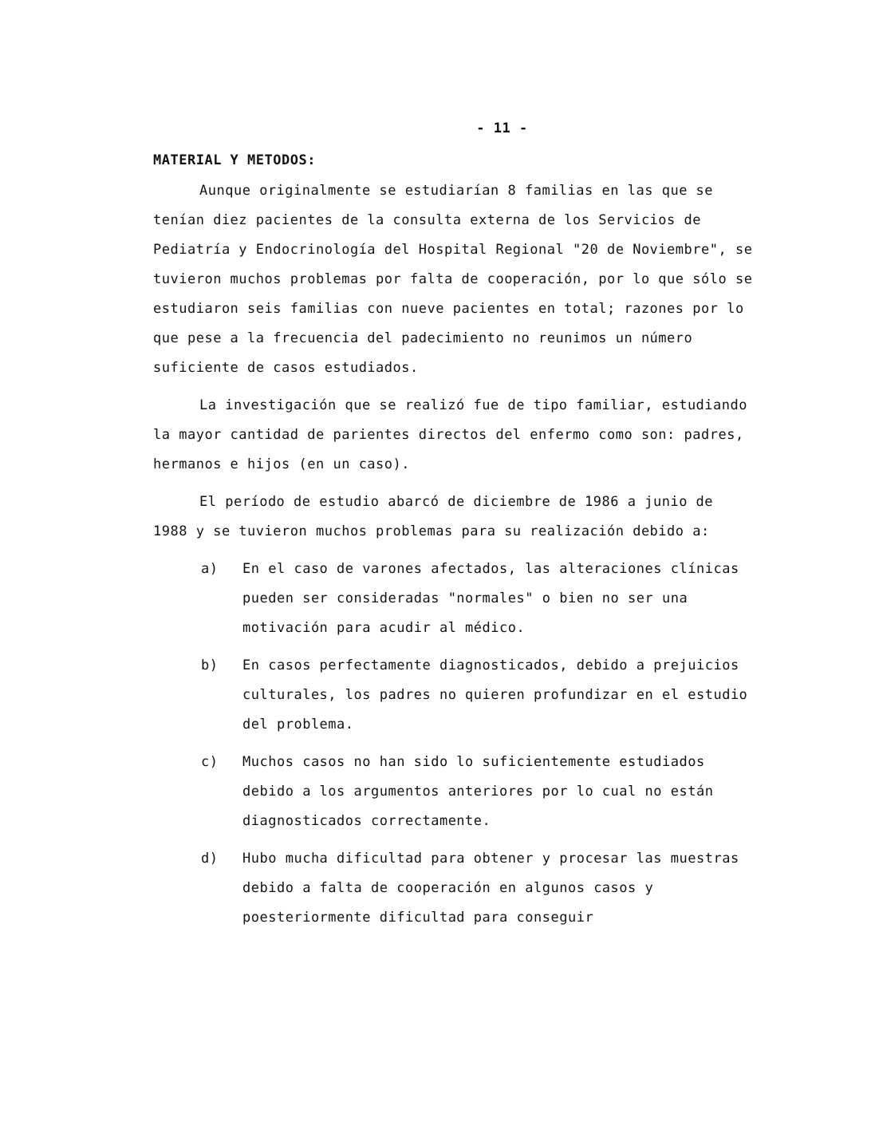- 11 -
MATERIAL Y METODOS:
Aunque originalmente se estudiarían 8 familias en las que se tenían diez pacientes de la consulta externa de los Servicios de Pediatría y Endocrinología del Hospital Regional "20 de Noviembre", se tuvieron muchos problemas por falta de cooperación, por lo que sólo se estudiaron seis familias con nueve pacientes en total; razones por lo que pese a la frecuencia del padecimiento no reunimos un número suficiente de casos estudiados.
La investigación que se realizó fue de tipo familiar, estudiando la mayor cantidad de parientes directos del enfermo como son: padres, hermanos e hijos (en un caso).
El período de estudio abarcó de diciembre de 1986 a junio de 1988 y se tuvieron muchos problemas para su realización debido a:
a) En el caso de varones afectados, las alteraciones clínicas pueden ser consideradas "normales" o bien no ser una motivación para acudir al médico.
b) En casos perfectamente diagnosticados, debido a prejuicios culturales, los padres no quieren profundizar en el estudio del problema.
c) Muchos casos no han sido lo suficientemente estudiados debido a los argumentos anteriores por lo cual no están diagnosticados correctamente.
d) Hubo mucha dificultad para obtener y procesar las muestras debido a falta de cooperación en algunos casos y poesteriormente dificultad para conseguir